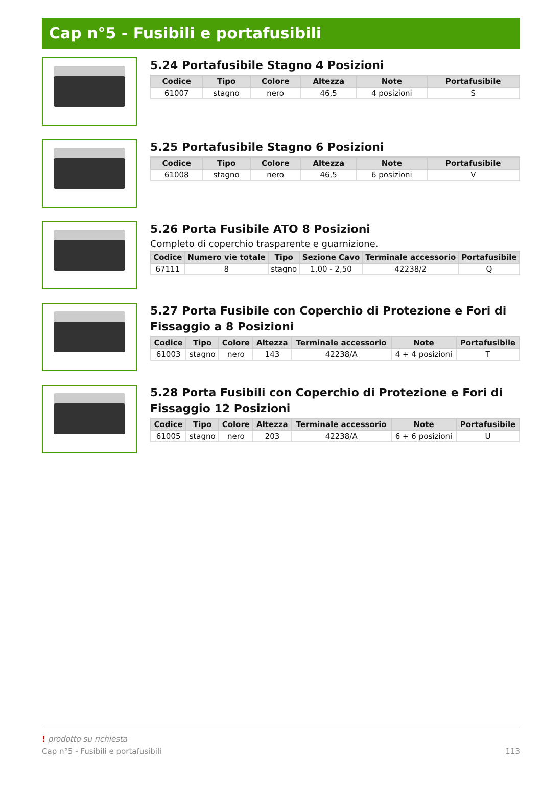Cap n°5 - Fusibili e portafusibili
5.24 Portafusibile Stagno 4 Posizioni
| Codice | Tipo | Colore | Altezza | Note | Portafusibile |
| --- | --- | --- | --- | --- | --- |
| 61007 | stagno | nero | 46,5 | 4 posizioni | S |
5.25 Portafusibile Stagno 6 Posizioni
| Codice | Tipo | Colore | Altezza | Note | Portafusibile |
| --- | --- | --- | --- | --- | --- |
| 61008 | stagno | nero | 46,5 | 6 posizioni | V |
5.26 Porta Fusibile ATO 8 Posizioni
Completo di coperchio trasparente e guarnizione.
| Codice | Numero vie totale | Tipo | Sezione Cavo | Terminale accessorio | Portafusibile |
| --- | --- | --- | --- | --- | --- |
| 67111 | 8 | stagno | 1,00 - 2,50 | 42238/2 | Q |
5.27 Porta Fusibile con Coperchio di Protezione e Fori di Fissaggio a 8 Posizioni
| Codice | Tipo | Colore | Altezza | Terminale accessorio | Note | Portafusibile |
| --- | --- | --- | --- | --- | --- | --- |
| 61003 | stagno | nero | 143 | 42238/A | 4 + 4 posizioni | T |
5.28 Porta Fusibili con Coperchio di Protezione e Fori di Fissaggio 12 Posizioni
| Codice | Tipo | Colore | Altezza | Terminale accessorio | Note | Portafusibile |
| --- | --- | --- | --- | --- | --- | --- |
| 61005 | stagno | nero | 203 | 42238/A | 6 + 6 posizioni | U |
! prodotto su richiesta
Cap n°5 - Fusibili e portafusibili 113